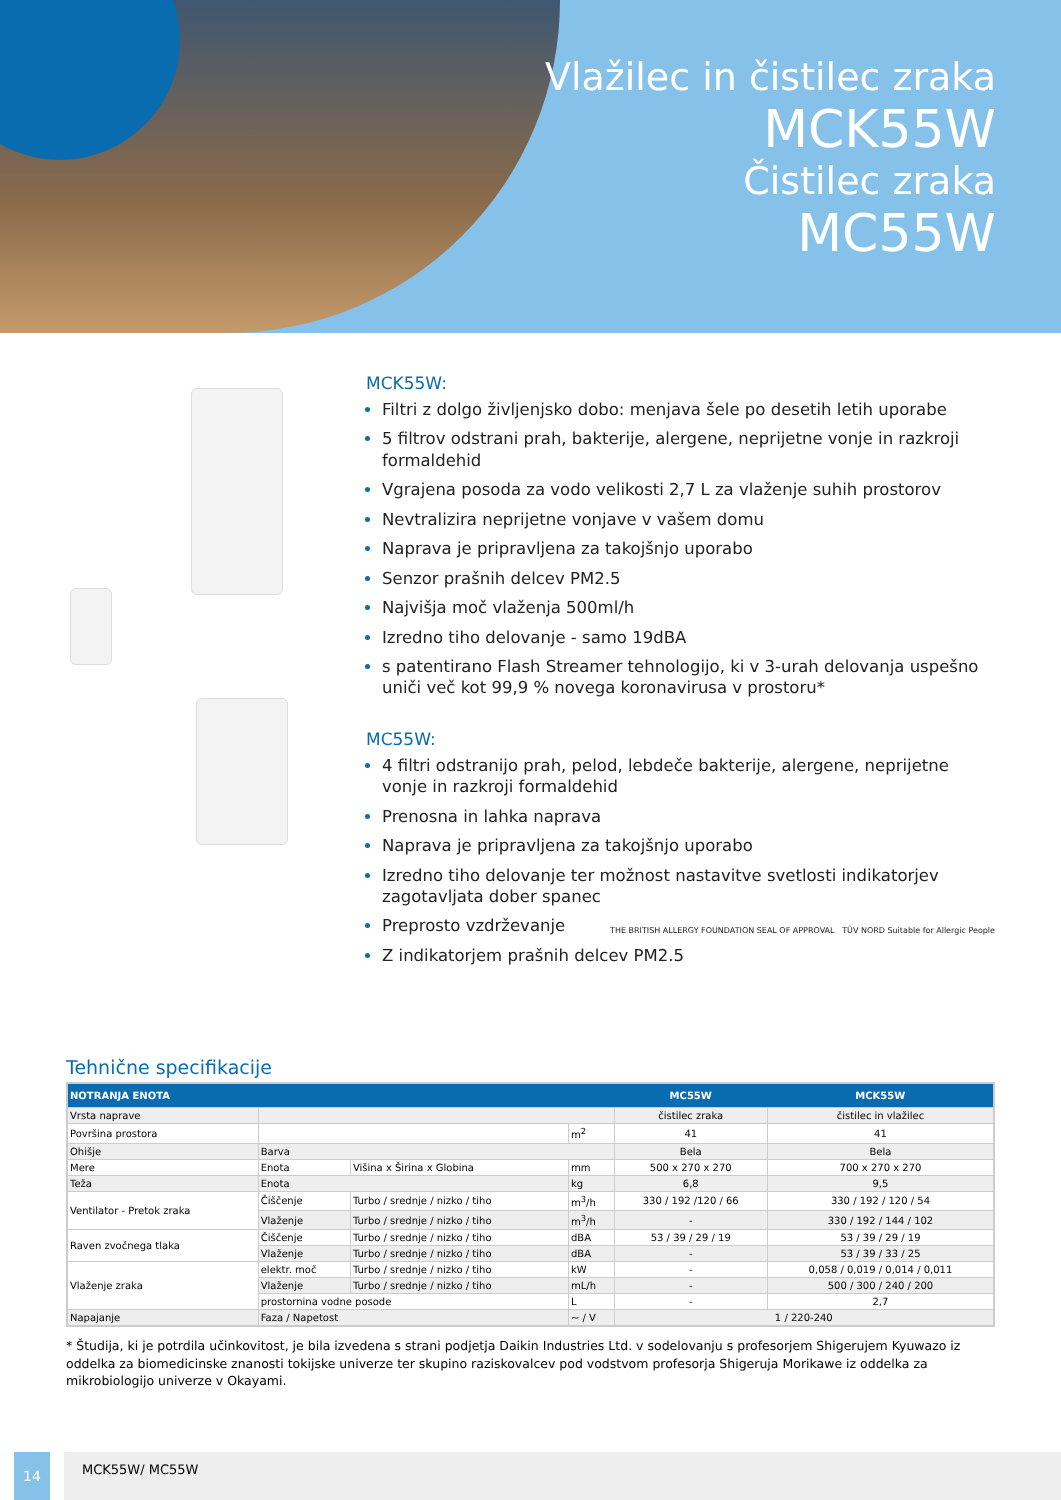Vlažilec in čistilec zraka
MCK55W
Čistilec zraka
MC55W
MCK55W:
Filtri z dolgo življenjsko dobo: menjava šele po desetih letih uporabe
5 filtrov odstrani prah, bakterije, alergene, neprijetne vonje in razkroji formaldehid
Vgrajena posoda za vodo velikosti 2,7 L za vlaženje suhih prostorov
Nevtralizira neprijetne vonjave v vašem domu
Naprava je pripravljena za takojšnjo uporabo
Senzor prašnih delcev PM2.5
Najvišja moč vlaženja 500ml/h
Izredno tiho delovanje - samo 19dBA
s patentirano Flash Streamer tehnologijo, ki v 3-urah delovanja uspešno uniči več kot 99,9 % novega koronavirusa v prostoru*
MC55W:
4 filtri odstranijo prah, pelod, lebdeče bakterije, alergene, neprijetne vonje in razkroji formaldehid
Prenosna in lahka naprava
Naprava je pripravljena za takojšnjo uporabo
Izredno tiho delovanje ter možnost nastavitve svetlosti indikatorjev zagotavljata dober spanec
Preprosto vzdrževanje
Z indikatorjem prašnih delcev PM2.5
THE BRITISH ALLERGY FOUNDATION SEAL OF APPROVAL TÜV NORD Suitable for Allergic People
Tehnične specifikacije
| NOTRANJA ENOTA | | | | MC55W | MCK55W |
| --- | --- | --- | --- | --- | --- |
| Vrsta naprave | | | | čistilec zraka | čistilec in vlažilec |
| Površina prostora | | | m<sup>2</sup> | 41 | 41 |
| Ohišje | Barva | | | Bela | Bela |
| Mere | Enota | Višina x Širina x Globina | mm | 500 x 270 x 270 | 700 x 270 x 270 |
| Teža | Enota | | kg | 6,8 | 9,5 |
| Ventilator - Pretok zraka | Čiščenje | Turbo / srednje / nizko / tiho | m<sup>3</sup>/h | 330 / 192 /120 / 66 | 330 / 192 / 120 / 54 |
| | Vlaženje | Turbo / srednje / nizko / tiho | m<sup>3</sup>/h | - | 330 / 192 / 144 / 102 |
| Raven zvočnega tlaka | Čiščenje | Turbo / srednje / nizko / tiho | dBA | 53 / 39 / 29 / 19 | 53 / 39 / 29 / 19 |
| | Vlaženje | Turbo / srednje / nizko / tiho | dBA | - | 53 / 39 / 33 / 25 |
| Vlaženje zraka | elektr. moč | Turbo / srednje / nizko / tiho | kW | - | 0,058 / 0,019 / 0,014 / 0,011 |
| | Vlaženje | Turbo / srednje / nizko / tiho | mL/h | - | 500 / 300 / 240 / 200 |
| | prostornina vodne posode | | L | - | 2,7 |
| Napajanje | Faza / Napetost | | ~ / V | 1 / 220-240 | |
* Študija, ki je potrdila učinkovitost, je bila izvedena s strani podjetja Daikin Industries Ltd. v sodelovanju s profesorjem Shigerujem Kyuwazo iz oddelka za biomedicinske znanosti tokijske univerze ter skupino raziskovalcev pod vodstvom profesorja Shigeruja Morikawe iz oddelka za mikrobiologijo univerze v Okayami.
14 MCK55W/ MC55W